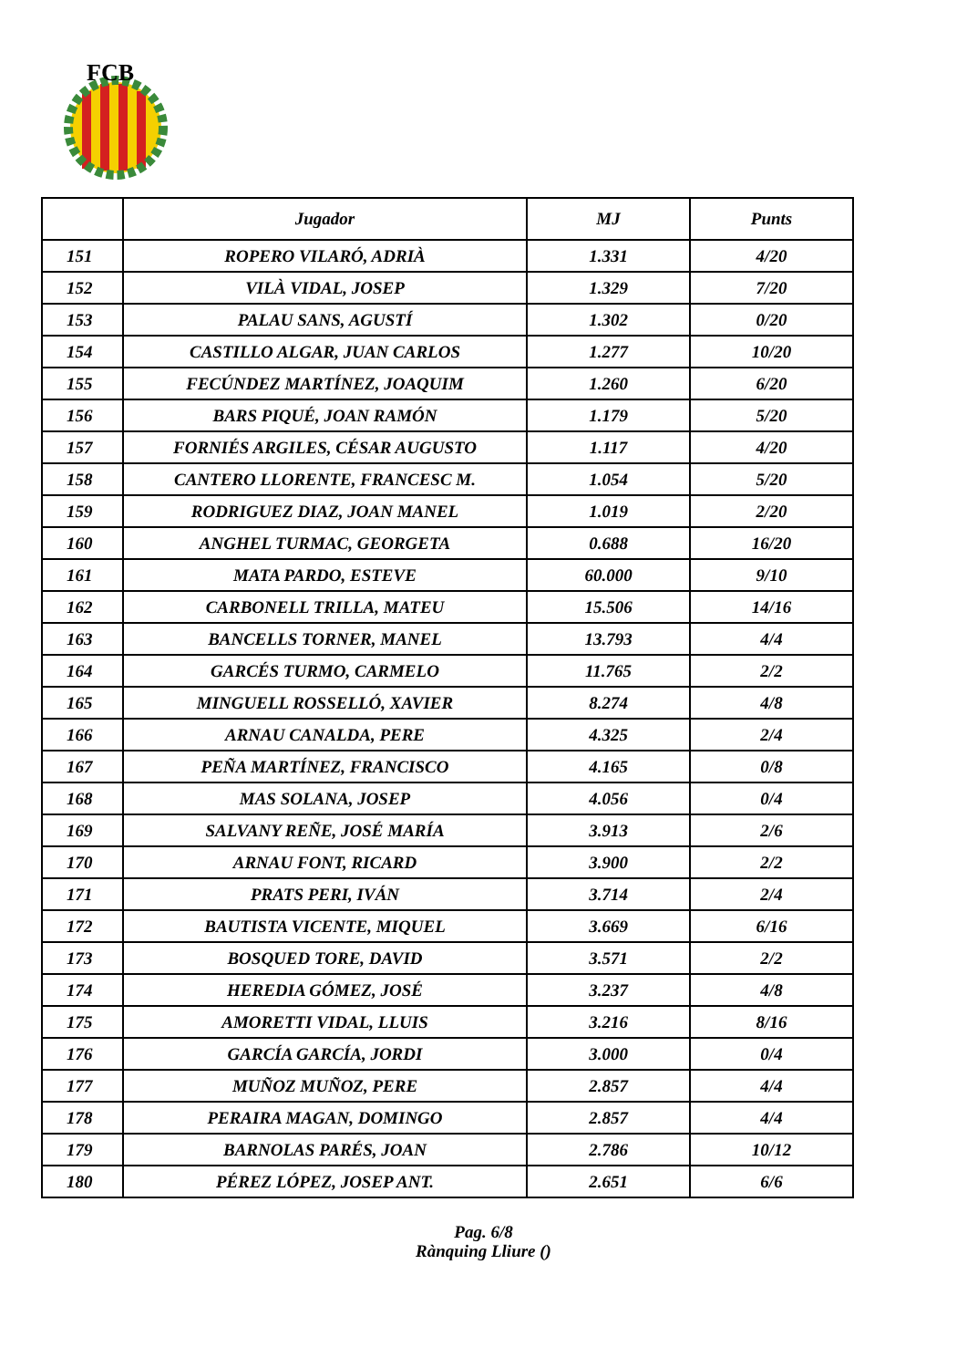FCB
| | Jugador | MJ | Punts |
| --- | --- | --- | --- |
| 151 | ROPERO VILARÓ, ADRIÀ | 1.331 | 4/20 |
| 152 | VILÀ VIDAL, JOSEP | 1.329 | 7/20 |
| 153 | PALAU SANS, AGUSTÍ | 1.302 | 0/20 |
| 154 | CASTILLO ALGAR, JUAN CARLOS | 1.277 | 10/20 |
| 155 | FECÚNDEZ MARTÍNEZ, JOAQUIM | 1.260 | 6/20 |
| 156 | BARS PIQUÉ, JOAN RAMÓN | 1.179 | 5/20 |
| 157 | FORNIÉS ARGILES, CÉSAR AUGUSTO | 1.117 | 4/20 |
| 158 | CANTERO LLORENTE, FRANCESC M. | 1.054 | 5/20 |
| 159 | RODRIGUEZ DIAZ, JOAN MANEL | 1.019 | 2/20 |
| 160 | ANGHEL TURMAC, GEORGETA | 0.688 | 16/20 |
| 161 | MATA PARDO, ESTEVE | 60.000 | 9/10 |
| 162 | CARBONELL TRILLA, MATEU | 15.506 | 14/16 |
| 163 | BANCELLS TORNER, MANEL | 13.793 | 4/4 |
| 164 | GARCÉS TURMO, CARMELO | 11.765 | 2/2 |
| 165 | MINGUELL ROSSELLÓ, XAVIER | 8.274 | 4/8 |
| 166 | ARNAU CANALDA, PERE | 4.325 | 2/4 |
| 167 | PEÑA MARTÍNEZ, FRANCISCO | 4.165 | 0/8 |
| 168 | MAS SOLANA, JOSEP | 4.056 | 0/4 |
| 169 | SALVANY REÑE, JOSÉ MARÍA | 3.913 | 2/6 |
| 170 | ARNAU FONT, RICARD | 3.900 | 2/2 |
| 171 | PRATS PERI, IVÁN | 3.714 | 2/4 |
| 172 | BAUTISTA VICENTE, MIQUEL | 3.669 | 6/16 |
| 173 | BOSQUED TORE, DAVID | 3.571 | 2/2 |
| 174 | HEREDIA GÓMEZ, JOSÉ | 3.237 | 4/8 |
| 175 | AMORETTI VIDAL, LLUIS | 3.216 | 8/16 |
| 176 | GARCÍA GARCÍA, JORDI | 3.000 | 0/4 |
| 177 | MUÑOZ MUÑOZ, PERE | 2.857 | 4/4 |
| 178 | PERAIRA MAGAN, DOMINGO | 2.857 | 4/4 |
| 179 | BARNOLAS PARÉS, JOAN | 2.786 | 10/12 |
| 180 | PÉREZ LÓPEZ, JOSEP ANT. | 2.651 | 6/6 |
Pag. 6/8
Rànquing Lliure ()